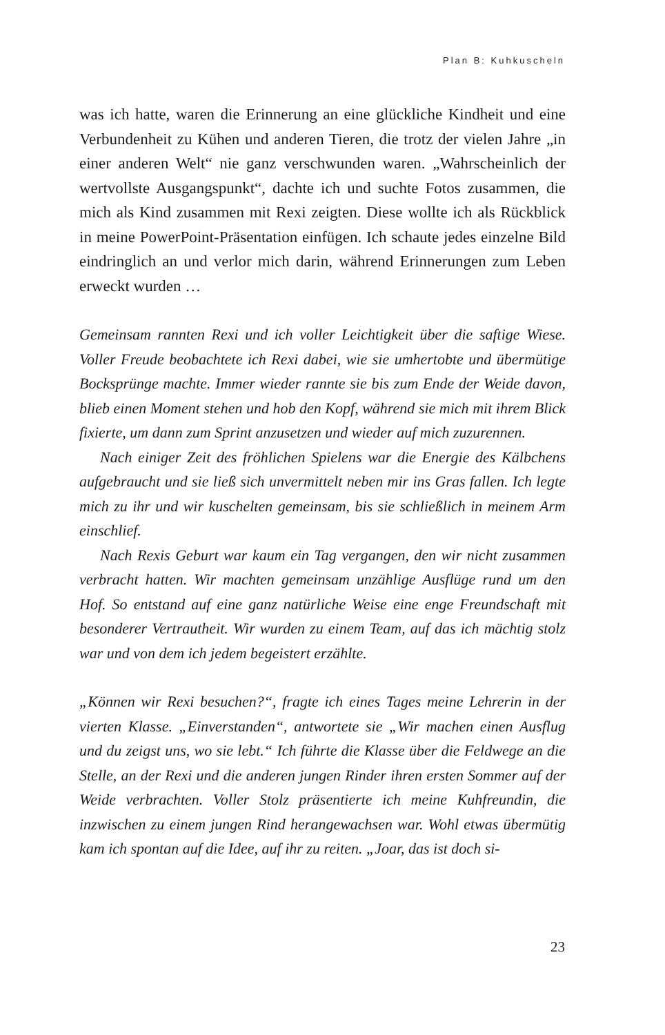Plan B: Kuhkuscheln
was ich hatte, waren die Erinnerung an eine glückliche Kindheit und eine Verbundenheit zu Kühen und anderen Tieren, die trotz der vielen Jahre „in einer anderen Welt“ nie ganz verschwunden waren. „Wahrscheinlich der wertvollste Ausgangspunkt“, dachte ich und suchte Fotos zusammen, die mich als Kind zusammen mit Rexi zeigten. Diese wollte ich als Rückblick in meine PowerPoint-Präsentation einfügen. Ich schaute jedes einzelne Bild eindringlich an und verlor mich darin, während Erinnerungen zum Leben erweckt wurden …
Gemeinsam rannten Rexi und ich voller Leichtigkeit über die saftige Wiese. Voller Freude beobachtete ich Rexi dabei, wie sie umhertobte und übermütige Bocksprünge machte. Immer wieder rannte sie bis zum Ende der Weide davon, blieb einen Moment stehen und hob den Kopf, während sie mich mit ihrem Blick fixierte, um dann zum Sprint anzusetzen und wieder auf mich zuzurennen.
Nach einiger Zeit des fröhlichen Spielens war die Energie des Kälbchens aufgebraucht und sie ließ sich unvermittelt neben mir ins Gras fallen. Ich legte mich zu ihr und wir kuschelten gemeinsam, bis sie schließlich in meinem Arm einschlief.
Nach Rexis Geburt war kaum ein Tag vergangen, den wir nicht zusammen verbracht hatten. Wir machten gemeinsam unzählige Ausflüge rund um den Hof. So entstand auf eine ganz natürliche Weise eine enge Freundschaft mit besonderer Vertrautheit. Wir wurden zu einem Team, auf das ich mächtig stolz war und von dem ich jedem begeistert erzählte.
„Können wir Rexi besuchen?“, fragte ich eines Tages meine Lehrerin in der vierten Klasse. „Einverstanden“, antwortete sie „Wir machen einen Ausflug und du zeigst uns, wo sie lebt.“ Ich führte die Klasse über die Feldwege an die Stelle, an der Rexi und die anderen jungen Rinder ihren ersten Sommer auf der Weide verbrachten. Voller Stolz präsentierte ich meine Kuhfreundin, die inzwischen zu einem jungen Rind herangewachsen war. Wohl etwas übermütig kam ich spontan auf die Idee, auf ihr zu reiten. „Joar, das ist doch si-
23